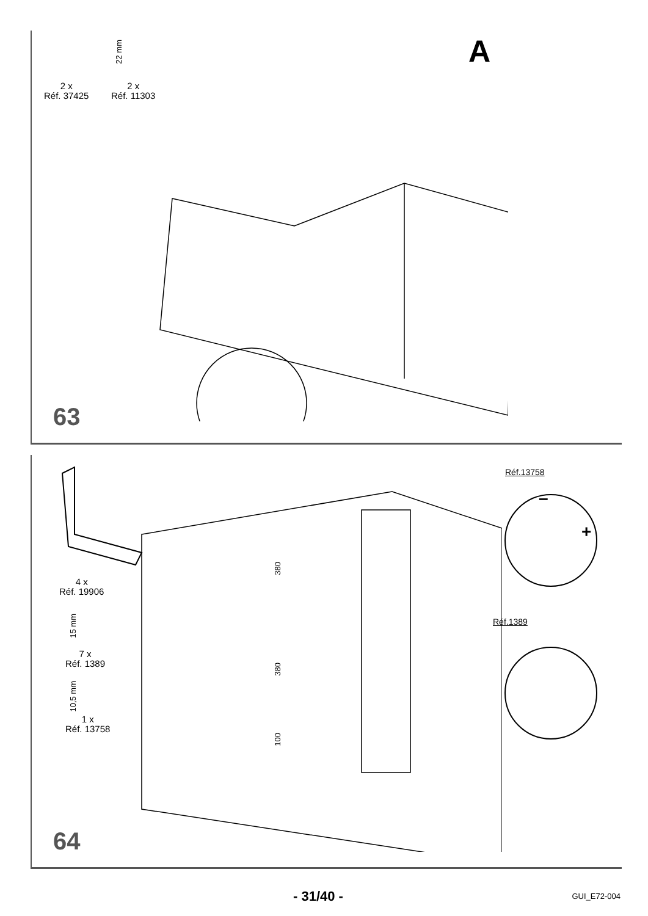2 x
Réf. 37425
2 x
Réf. 11303
22 mm
A
63
4 x
Réf. 19906
15 mm
7 x
Réf. 1389
10,5 mm
1 x
Réf. 13758
380
380
100
Réf.13758
Réf.1389
+
–
64
- 31/40 - GUI_E72-004